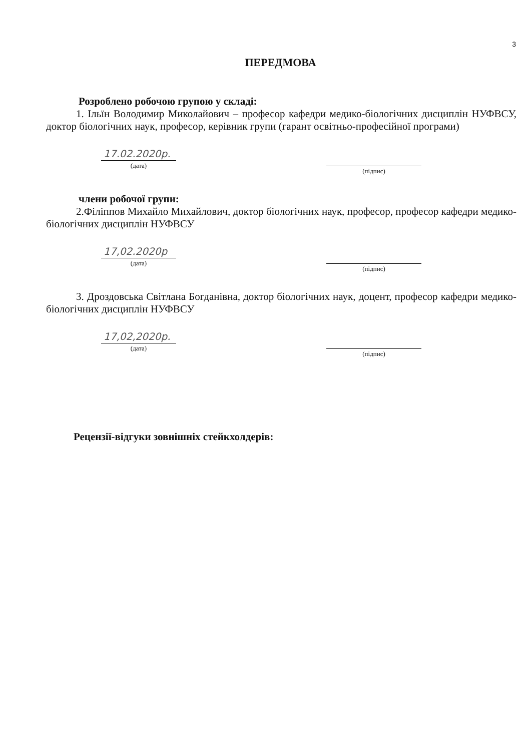3
ПЕРЕДМОВА
Розроблено робочою групою у складі:
1. Ільїн Володимир Миколайович – професор кафедри медико-біологічних дисциплін НУФВСУ, доктор біологічних наук, професор, керівник групи (гарант освітньо-професійної програми)
17.02.2020р.
(дата)
(підпис)
члени робочої групи:
2.Філіппов Михайло Михайлович, доктор біологічних наук, професор, професор кафедри медико-біологічних дисциплін НУФВСУ
17,02.2020р
(дата)
(підпис)
3. Дроздовська Світлана Богданівна, доктор біологічних наук, доцент, професор кафедри медико-біологічних дисциплін НУФВСУ
17,02,2020р.
(дата)
(підпис)
Рецензії-відгуки зовнішніх стейкхолдерів: